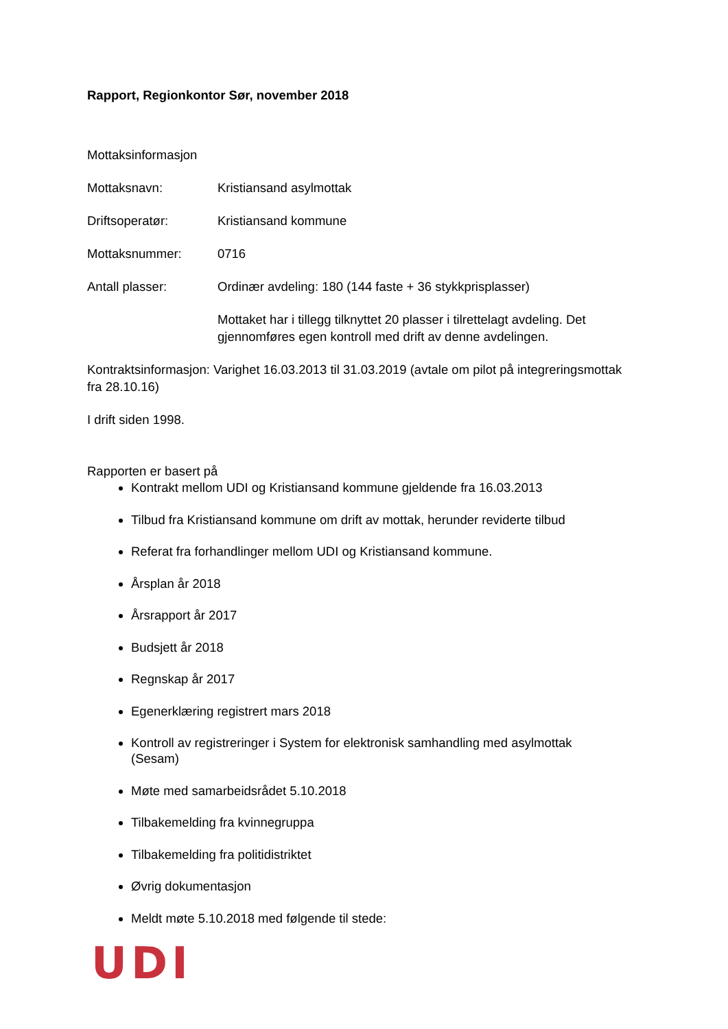Rapport, Regionkontor Sør, november 2018
Mottaksinformasjon
Mottaksnavn: Kristiansand asylmottak
Driftsoperatør: Kristiansand kommune
Mottaksnummer: 0716
Antall plasser: Ordinær avdeling: 180 (144 faste + 36 stykkprisplasser)
Mottaket har i tillegg tilknyttet 20 plasser i tilrettelagt avdeling. Det gjennomføres egen kontroll med drift av denne avdelingen.
Kontraktsinformasjon: Varighet 16.03.2013 til 31.03.2019 (avtale om pilot på integreringsmottak fra 28.10.16)
I drift siden 1998.
Rapporten er basert på
Kontrakt mellom UDI og Kristiansand kommune gjeldende fra 16.03.2013
Tilbud fra Kristiansand kommune om drift av mottak, herunder reviderte tilbud
Referat fra forhandlinger mellom UDI og Kristiansand kommune.
Årsplan år 2018
Årsrapport år 2017
Budsjett år 2018
Regnskap år 2017
Egenerklæring registrert mars 2018
Kontroll av registreringer i System for elektronisk samhandling med asylmottak (Sesam)
Møte med samarbeidsrådet 5.10.2018
Tilbakemelding fra kvinnegruppa
Tilbakemelding fra politidistriktet
Øvrig dokumentasjon
Meldt møte 5.10.2018 med følgende til stede:
UDI